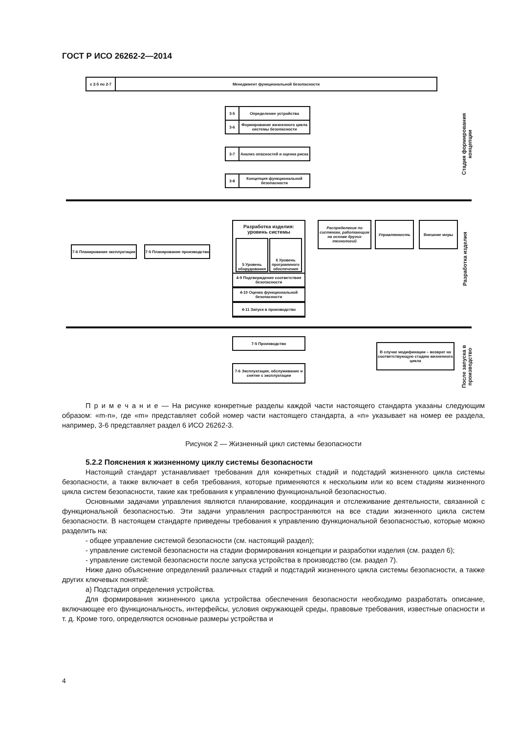ГОСТ Р ИСО 26262-2—2014
с 2-5 по 2-7 Менеджмент функциональной безопасности
3-5 Определение устройства
3-6
Формирование жизненного цикла системы безопасности
3-7
Анализ опасностей и оценка риска
3-8
Концепция функциональной безопасности
Разработка изделия: уровень системы
5 Уровень оборудования
6 Уровень программного обеспечения
4-9 Подтверждение соответствия безопасности
4-10 Оценка функциональной безопасности
4-11 Запуск в производство
Распределение по системам, работающим на основе других технологий
Управляемость Внешние меры
7-6 Планирование эксплуатации
7-5 Планирование производства
7-5 Производство
7-6 Эксплуатация, обслуживание и снятие с эксплуатации
В случае модификации – возврат на соответствующую стадию жизненного цикла
Стадия формирования концепции
Разработка изделия
После запуска в производство
П р и м е ч а н и е — На рисунке конкретные разделы каждой части настоящего стандарта указаны следующим образом: «m-n», где «m» представляет собой номер части настоящего стандарта, а «n» указывает на номер ее раздела, например, 3-6 представляет раздел 6 ИСО 26262-3.
Рисунок 2 — Жизненный цикл системы безопасности
5.2.2 Пояснения к жизненному циклу системы безопасности
Настоящий стандарт устанавливает требования для конкретных стадий и подстадий жизненного цикла системы безопасности, а также включает в себя требования, которые применяются к нескольким или ко всем стадиям жизненного цикла систем безопасности, такие как требования к управлению функциональной безопасностью.
Основными задачами управления являются планирование, координация и отслеживание деятельности, связанной с функциональной безопасностью. Эти задачи управления распространяются на все стадии жизненного цикла систем безопасности. В настоящем стандарте приведены требования к управлению функциональной безопасностью, которые можно разделить на:
- общее управление системой безопасности (см. настоящий раздел);
- управление системой безопасности на стадии формирования концепции и разработки изделия (см. раздел 6);
- управление системой безопасности после запуска устройства в производство (см. раздел 7).
Ниже дано объяснение определений различных стадий и подстадий жизненного цикла системы безопасности, а также других ключевых понятий:
а) Подстадия определения устройства.
Для формирования жизненного цикла устройства обеспечения безопасности необходимо разработать описание, включающее его функциональность, интерфейсы, условия окружающей среды, правовые требования, известные опасности и т. д. Кроме того, определяются основные размеры устройства и
4